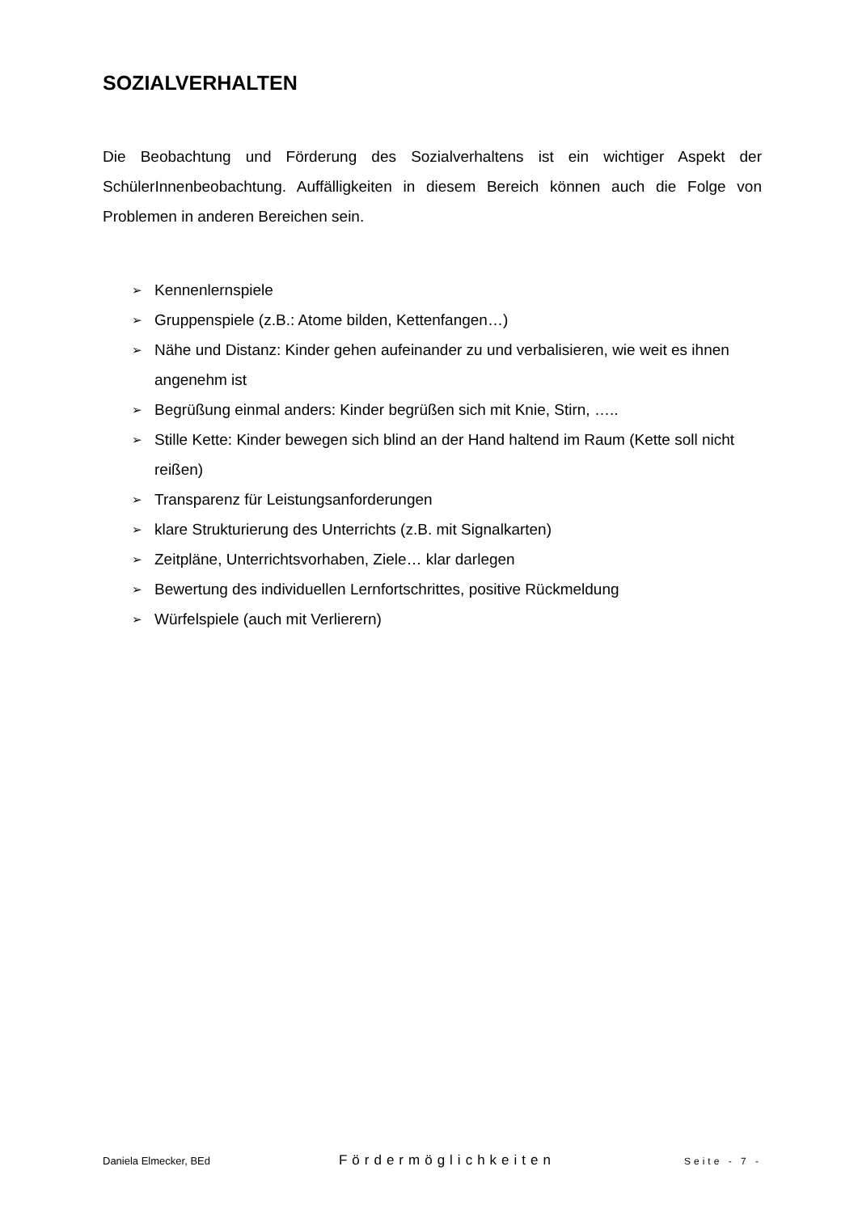SOZIALVERHALTEN
Die Beobachtung und Förderung des Sozialverhaltens ist ein wichtiger Aspekt der SchülerInnenbeobachtung. Auffälligkeiten in diesem Bereich können auch die Folge von Problemen in anderen Bereichen sein.
➢ Kennenlernspiele
➢ Gruppenspiele (z.B.: Atome bilden, Kettenfangen…)
➢ Nähe und Distanz: Kinder gehen aufeinander zu und verbalisieren, wie weit es ihnen angenehm ist
➢ Begrüßung einmal anders: Kinder begrüßen sich mit Knie, Stirn, …..
➢ Stille Kette: Kinder bewegen sich blind an der Hand haltend im Raum (Kette soll nicht reißen)
➢ Transparenz für Leistungsanforderungen
➢ klare Strukturierung des Unterrichts (z.B. mit Signalkarten)
➢ Zeitpläne, Unterrichtsvorhaben, Ziele… klar darlegen
➢ Bewertung des individuellen Lernfortschrittes, positive Rückmeldung
➢ Würfelspiele (auch mit Verlierern)
Daniela Elmecker, BEd Fördermöglichkeiten Seite - 7 -